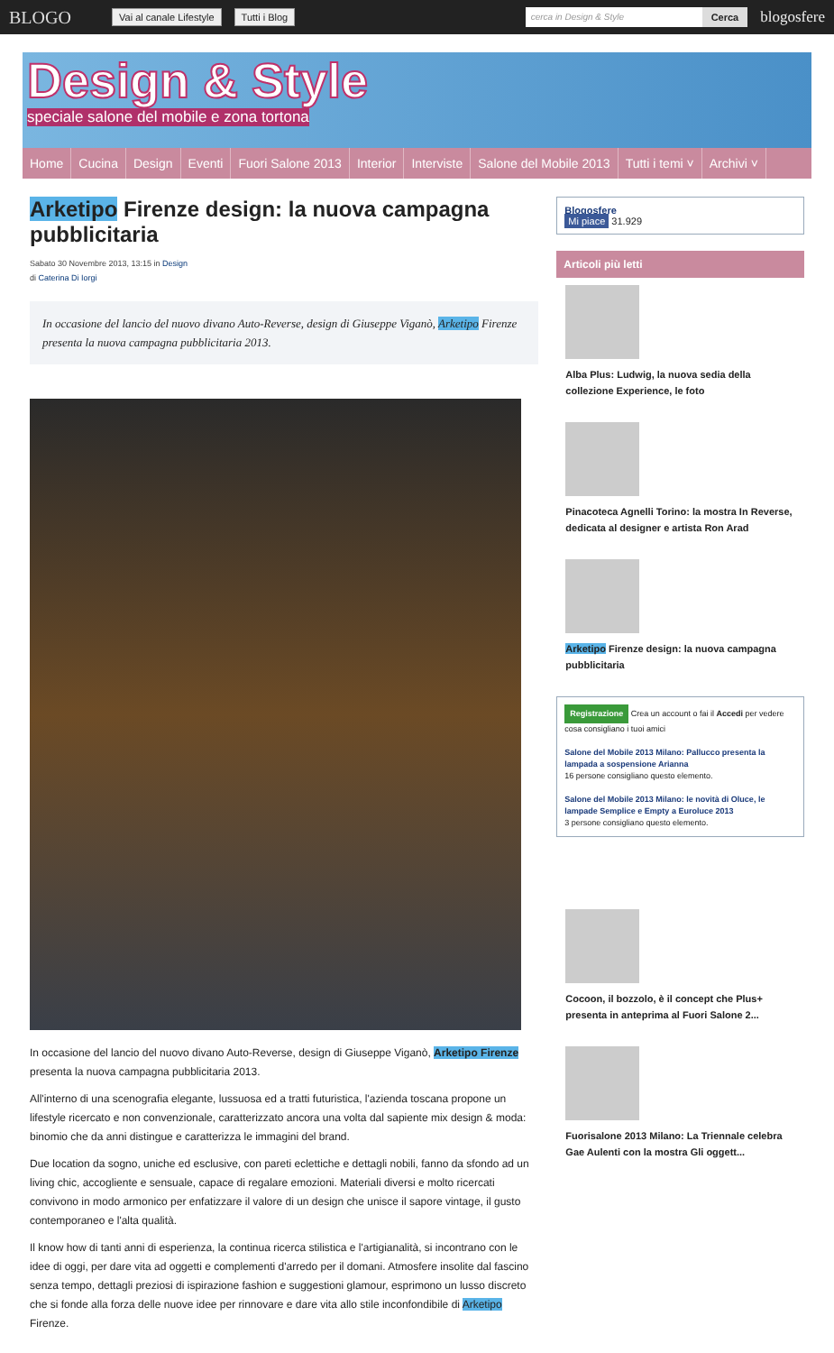BLOGO Vai al canale Lifestyle Tutti i Blog cerca in Design & Style Cerca blogosfere
Design & Style
speciale salone del mobile e zona tortona
Home Cucina Design Eventi Fuori Salone 2013 Interior Interviste Salone del Mobile 2013 Tutti i temi ˅ Archivi ˅
Arketipo Firenze design: la nuova campagna pubblicitaria
Sabato 30 Novembre 2013, 13:15 in Design
di Caterina Di Iorgi
In occasione del lancio del nuovo divano Auto-Reverse, design di Giuseppe Viganò, Arketipo Firenze presenta la nuova campagna pubblicitaria 2013.
In occasione del lancio del nuovo divano Auto-Reverse, design di Giuseppe Viganò, Arketipo Firenze presenta la nuova campagna pubblicitaria 2013.
All'interno di una scenografia elegante, lussuosa ed a tratti futuristica, l'azienda toscana propone un lifestyle ricercato e non convenzionale, caratterizzato ancora una volta dal sapiente mix design & moda: binomio che da anni distingue e caratterizza le immagini del brand.
Due location da sogno, uniche ed esclusive, con pareti eclettiche e dettagli nobili, fanno da sfondo ad un living chic, accogliente e sensuale, capace di regalare emozioni. Materiali diversi e molto ricercati convivono in modo armonico per enfatizzare il valore di un design che unisce il sapore vintage, il gusto contemporaneo e l'alta qualità.
Il know how di tanti anni di esperienza, la continua ricerca stilistica e l'artigianalità, si incontrano con le idee di oggi, per dare vita ad oggetti e complementi d'arredo per il domani. Atmosfere insolite dal fascino senza tempo, dettagli preziosi di ispirazione fashion e suggestioni glamour, esprimono un lusso discreto che si fonde alla forza delle nuove idee per rinnovare e dare vita allo stile inconfondibile di Arketipo Firenze.
Blogosfere
Mi piace 31.929
Articoli più letti
Alba Plus: Ludwig, la nuova sedia della collezione Experience, le foto
Pinacoteca Agnelli Torino: la mostra In Reverse, dedicata al designer e artista Ron Arad
Arketipo Firenze design: la nuova campagna pubblicitaria
Registrazione Crea un account o fai il Accedi per vedere cosa consigliano i tuoi amici
Salone del Mobile 2013 Milano: Pallucco presenta la lampada a sospensione Arianna
16 persone consigliano questo elemento.
Salone del Mobile 2013 Milano: le novità di Oluce, le lampade Semplice e Empty a Euroluce 2013
3 persone consigliano questo elemento.
Cocoon, il bozzolo, è il concept che Plus+ presenta in anteprima al Fuori Salone 2...
Fuorisalone 2013 Milano: La Triennale celebra Gae Aulenti con la mostra Gli oggett...